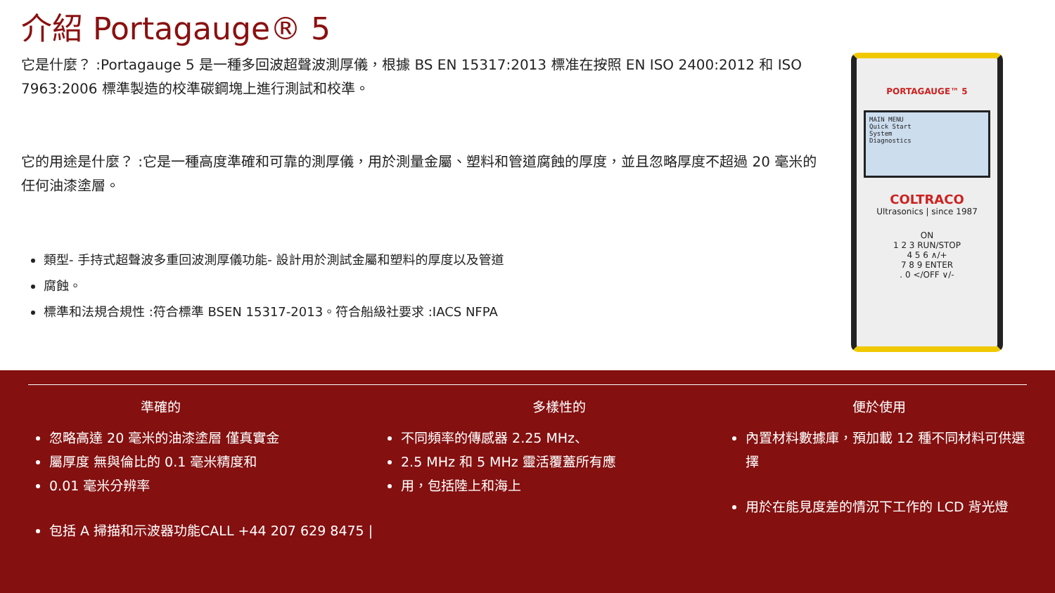介紹 Portagauge® 5
它是什麼？ :Portagauge 5 是一種多回波超聲波測厚儀，根據 BS EN 15317:2013 標准在按照 EN ISO 2400:2012 和 ISO 7963:2006 標準製造的校準碳鋼塊上進行測試和校準。
它的用途是什麼？ :它是一種高度準確和可靠的測厚儀，用於測量金屬、塑料和管道腐蝕的厚度，並且忽略厚度不超過 20 毫米的任何油漆塗層。
類型- 手持式超聲波多重回波測厚儀功能- 設計用於測試金屬和塑料的厚度以及管道
腐蝕。
標準和法規合規性 :符合標準 BSEN 15317-2013。符合船級社要求 :IACS NFPA
PORTAGAUGE™ 5
MAIN MENU
Quick Start
System
Diagnostics
COLTRACO
Ultrasonics | since 1987
ON
1 2 3 RUN/STOP
4 5 6 ∧/+
7 8 9 ENTER
. 0 </OFF ∨/-
準確的
忽略高達 20 毫米的油漆塗層 僅真實金
屬厚度 無與倫比的 0.1 毫米精度和
0.01 毫米分辨率
包括 A 掃描和示波器功能CALL +44 207 629 8475 |
多樣性的
不同頻率的傳感器 2.25 MHz、
2.5 MHz 和 5 MHz 靈活覆蓋所有應
用，包括陸上和海上
便於使用
內置材料數據庫，預加載 12 種不同材料可供選擇
用於在能見度差的情況下工作的 LCD 背光燈